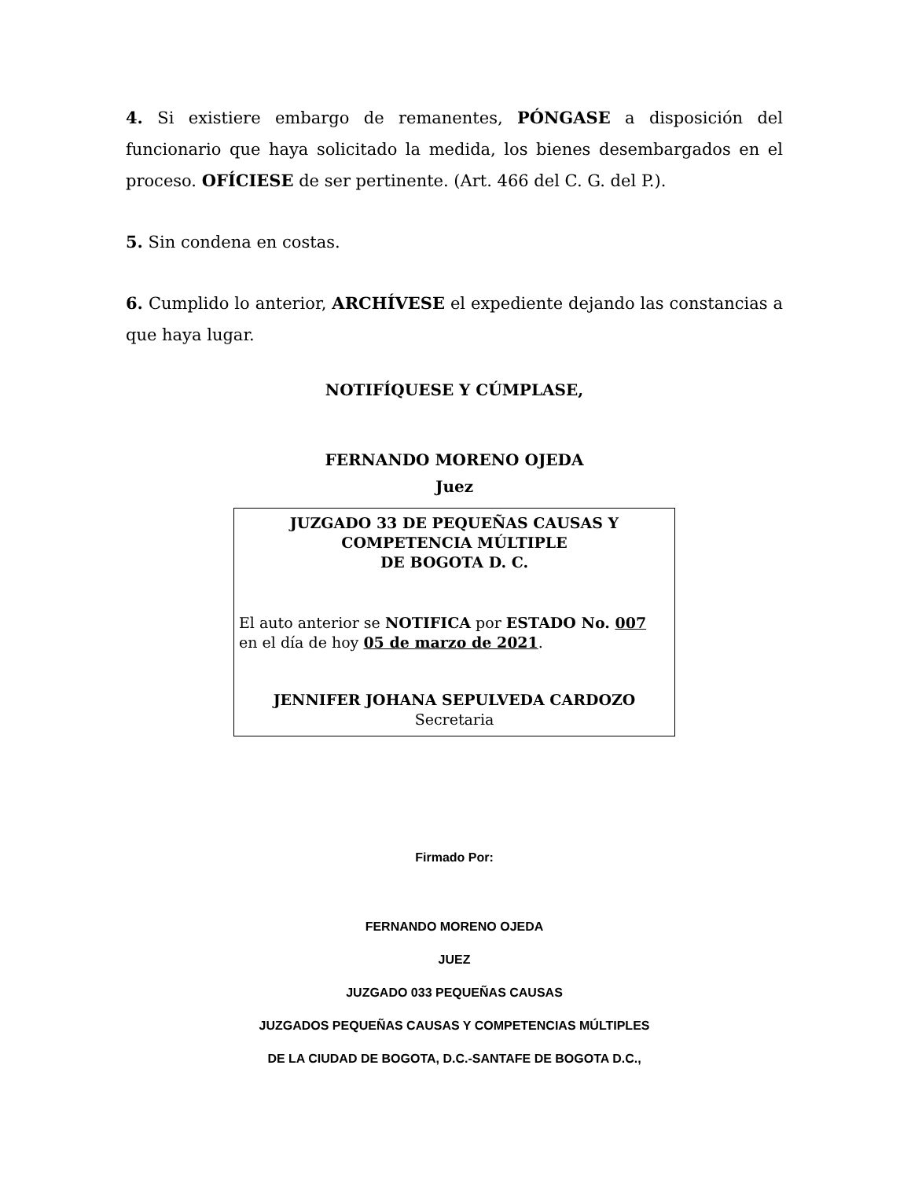4. Si existiere embargo de remanentes, PÓNGASE a disposición del funcionario que haya solicitado la medida, los bienes desembargados en el proceso. OFÍCIESE de ser pertinente. (Art. 466 del C. G. del P.).
5. Sin condena en costas.
6. Cumplido lo anterior, ARCHÍVESE el expediente dejando las constancias a que haya lugar.
NOTIFÍQUESE Y CÚMPLASE,
FERNANDO MORENO OJEDA
Juez
JUZGADO 33 DE PEQUEÑAS CAUSAS Y
COMPETENCIA MÚLTIPLE
DE BOGOTA D. C.
El auto anterior se NOTIFICA por ESTADO No. 007
en el día de hoy 05 de marzo de 2021.
JENNIFER JOHANA SEPULVEDA CARDOZO
Secretaria
Firmado Por:
FERNANDO MORENO OJEDA
JUEZ
JUZGADO 033 PEQUEÑAS CAUSAS
JUZGADOS PEQUEÑAS CAUSAS Y COMPETENCIAS MÚLTIPLES
DE LA CIUDAD DE BOGOTA, D.C.-SANTAFE DE BOGOTA D.C.,